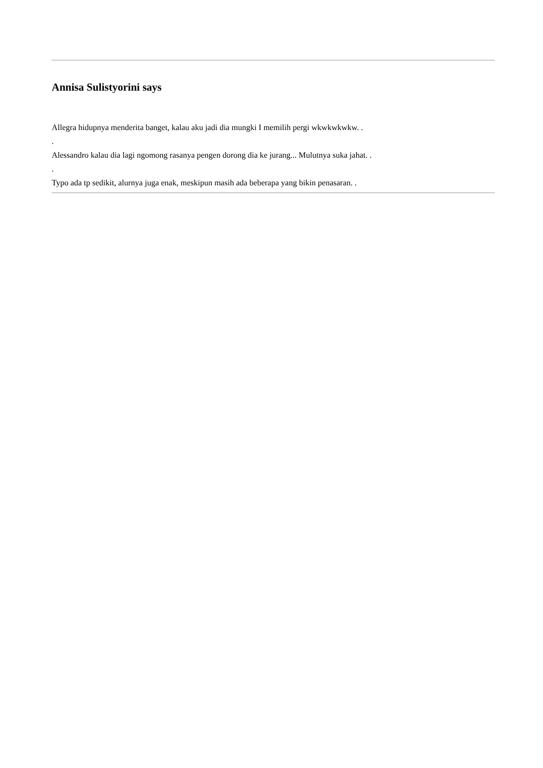Annisa Sulistyorini says
Allegra hidupnya menderita banget, kalau aku jadi dia mungki I memilih pergi wkwkwkwkw. .
.
Alessandro kalau dia lagi ngomong rasanya pengen dorong dia ke jurang... Mulutnya suka jahat. .
.
Typo ada tp sedikit, alurnya juga enak, meskipun masih ada beberapa yang bikin penasaran. .